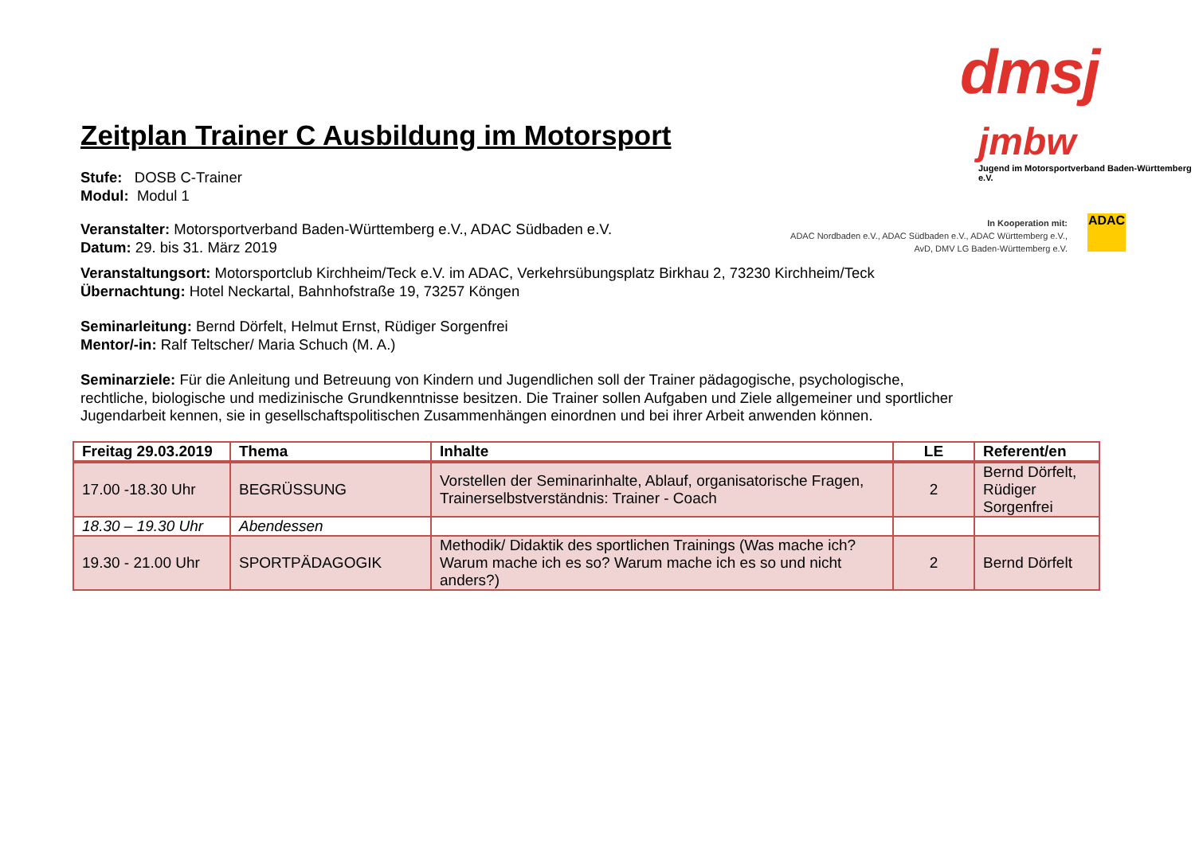dmsj
jmbw
Jugend im Motorsportverband Baden-Württemberg e.V.
In Kooperation mit:
ADAC Nordbaden e.V., ADAC Südbaden e.V., ADAC Württemberg e.V.,
AvD, DMV LG Baden-Württemberg e.V.
ADAC
Zeitplan Trainer C Ausbildung im Motorsport
Stufe: DOSB C-Trainer
Modul: Modul 1
Veranstalter: Motorsportverband Baden-Württemberg e.V., ADAC Südbaden e.V.
Datum: 29. bis 31. März 2019
Veranstaltungsort: Motorsportclub Kirchheim/Teck e.V. im ADAC, Verkehrsübungsplatz Birkhau 2, 73230 Kirchheim/Teck
Übernachtung: Hotel Neckartal, Bahnhofstraße 19, 73257 Köngen
Seminarleitung: Bernd Dörfelt, Helmut Ernst, Rüdiger Sorgenfrei
Mentor/-in: Ralf Teltscher/ Maria Schuch (M. A.)
Seminarziele: Für die Anleitung und Betreuung von Kindern und Jugendlichen soll der Trainer pädagogische, psychologische, rechtliche, biologische und medizinische Grundkenntnisse besitzen. Die Trainer sollen Aufgaben und Ziele allgemeiner und sportlicher Jugendarbeit kennen, sie in gesellschaftspolitischen Zusammenhängen einordnen und bei ihrer Arbeit anwenden können.
| Freitag 29.03.2019 | Thema | Inhalte | LE | Referent/en |
| --- | --- | --- | --- | --- |
| 17.00 -18.30 Uhr | BEGRÜSSUNG | Vorstellen der Seminarinhalte, Ablauf, organisatorische Fragen, Trainerselbstverständnis: Trainer - Coach | 2 | Bernd Dörfelt, Rüdiger Sorgenfrei |
| 18.30 – 19.30 Uhr | Abendessen | | | |
| 19.30 - 21.00 Uhr | SPORTPÄDAGOGIK | Methodik/ Didaktik des sportlichen Trainings (Was mache ich? Warum mache ich es so? Warum mache ich es so und nicht anders?) | 2 | Bernd Dörfelt |